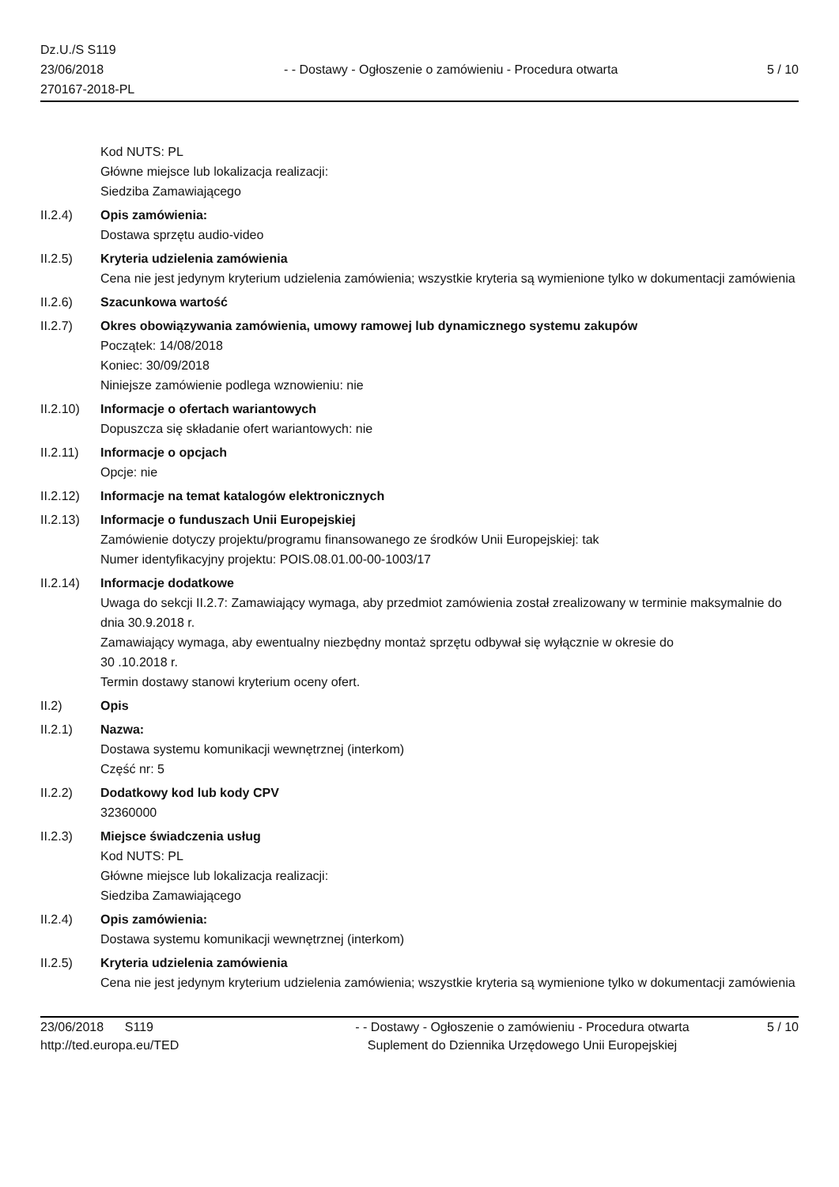Dz.U./S S119
23/06/2018
270167-2018-PL
- - Dostawy - Ogłoszenie o zamówieniu - Procedura otwarta
5 / 10
Kod NUTS: PL
Główne miejsce lub lokalizacja realizacji:
Siedziba Zamawiającego
II.2.4) Opis zamówienia:
Dostawa sprzętu audio-video
II.2.5) Kryteria udzielenia zamówienia
Cena nie jest jedynym kryterium udzielenia zamówienia; wszystkie kryteria są wymienione tylko w dokumentacji zamówienia
II.2.6) Szacunkowa wartość
II.2.7) Okres obowiązywania zamówienia, umowy ramowej lub dynamicznego systemu zakupów
Początek: 14/08/2018
Koniec: 30/09/2018
Niniejsze zamówienie podlega wznowieniu: nie
II.2.10)
Informacje o ofertach wariantowych
Dopuszcza się składanie ofert wariantowych: nie
II.2.11)
Informacje o opcjach
Opcje: nie
II.2.12)
Informacje na temat katalogów elektronicznych
II.2.13)
Informacje o funduszach Unii Europejskiej
Zamówienie dotyczy projektu/programu finansowanego ze środków Unii Europejskiej: tak
Numer identyfikacyjny projektu: POIS.08.01.00-00-1003/17
II.2.14)
Informacje dodatkowe
Uwaga do sekcji II.2.7: Zamawiający wymaga, aby przedmiot zamówienia został zrealizowany w terminie maksymalnie do dnia 30.9.2018 r.
Zamawiający wymaga, aby ewentualny niezbędny montaż sprzętu odbywał się wyłącznie w okresie do
30 .10.2018 r.
Termin dostawy stanowi kryterium oceny ofert.
II.2) Opis
II.2.1) Nazwa:
Dostawa systemu komunikacji wewnętrznej (interkom)
Część nr: 5
II.2.2) Dodatkowy kod lub kody CPV
32360000
II.2.3) Miejsce świadczenia usług
Kod NUTS: PL
Główne miejsce lub lokalizacja realizacji:
Siedziba Zamawiającego
II.2.4) Opis zamówienia:
Dostawa systemu komunikacji wewnętrznej (interkom)
II.2.5) Kryteria udzielenia zamówienia
Cena nie jest jedynym kryterium udzielenia zamówienia; wszystkie kryteria są wymienione tylko w dokumentacji zamówienia
23/06/2018 S119
http://ted.europa.eu/TED
- - Dostawy - Ogłoszenie o zamówieniu - Procedura otwarta
Suplement do Dziennika Urzędowego Unii Europejskiej
5 / 10